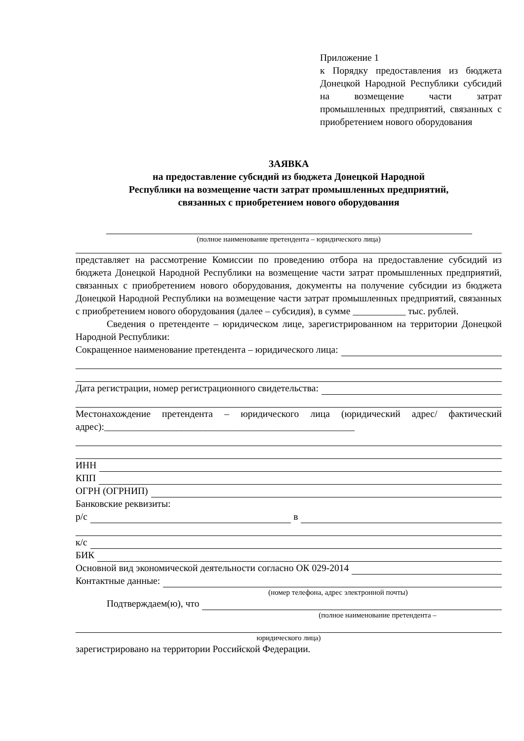Приложение 1
к Порядку предоставления из бюджета Донецкой Народной Республики субсидий на возмещение части затрат промышленных предприятий, связанных с приобретением нового оборудования
ЗАЯВКА
на предоставление субсидий из бюджета Донецкой Народной
Республики на возмещение части затрат промышленных предприятий,
связанных с приобретением нового оборудования
(полное наименование претендента – юридического лица)
представляет на рассмотрение Комиссии по проведению отбора на предоставление субсидий из бюджета Донецкой Народной Республики на возмещение части затрат промышленных предприятий, связанных с приобретением нового оборудования, документы на получение субсидии из бюджета Донецкой Народной Республики на возмещение части затрат промышленных предприятий, связанных с приобретением нового оборудования (далее – субсидия), в сумме ___________ тыс. рублей.
Сведения о претенденте – юридическом лице, зарегистрированном на территории Донецкой Народной Республики:
Сокращенное наименование претендента – юридического лица:
Дата регистрации, номер регистрационного свидетельства:
Местонахождение претендента – юридического лица (юридический адрес/ фактический адрес):____________________________________________________
ИНН
КПП
ОГРН (ОГРНИП)
Банковские реквизиты:
р/с в
к/с
БИК
Основной вид экономической деятельности согласно ОК 029-2014
Контактные данные:
(номер телефона, адрес электронной почты)
Подтверждаем(ю), что
(полное наименование претендента –
юридического лица)
зарегистрировано на территории Российской Федерации.